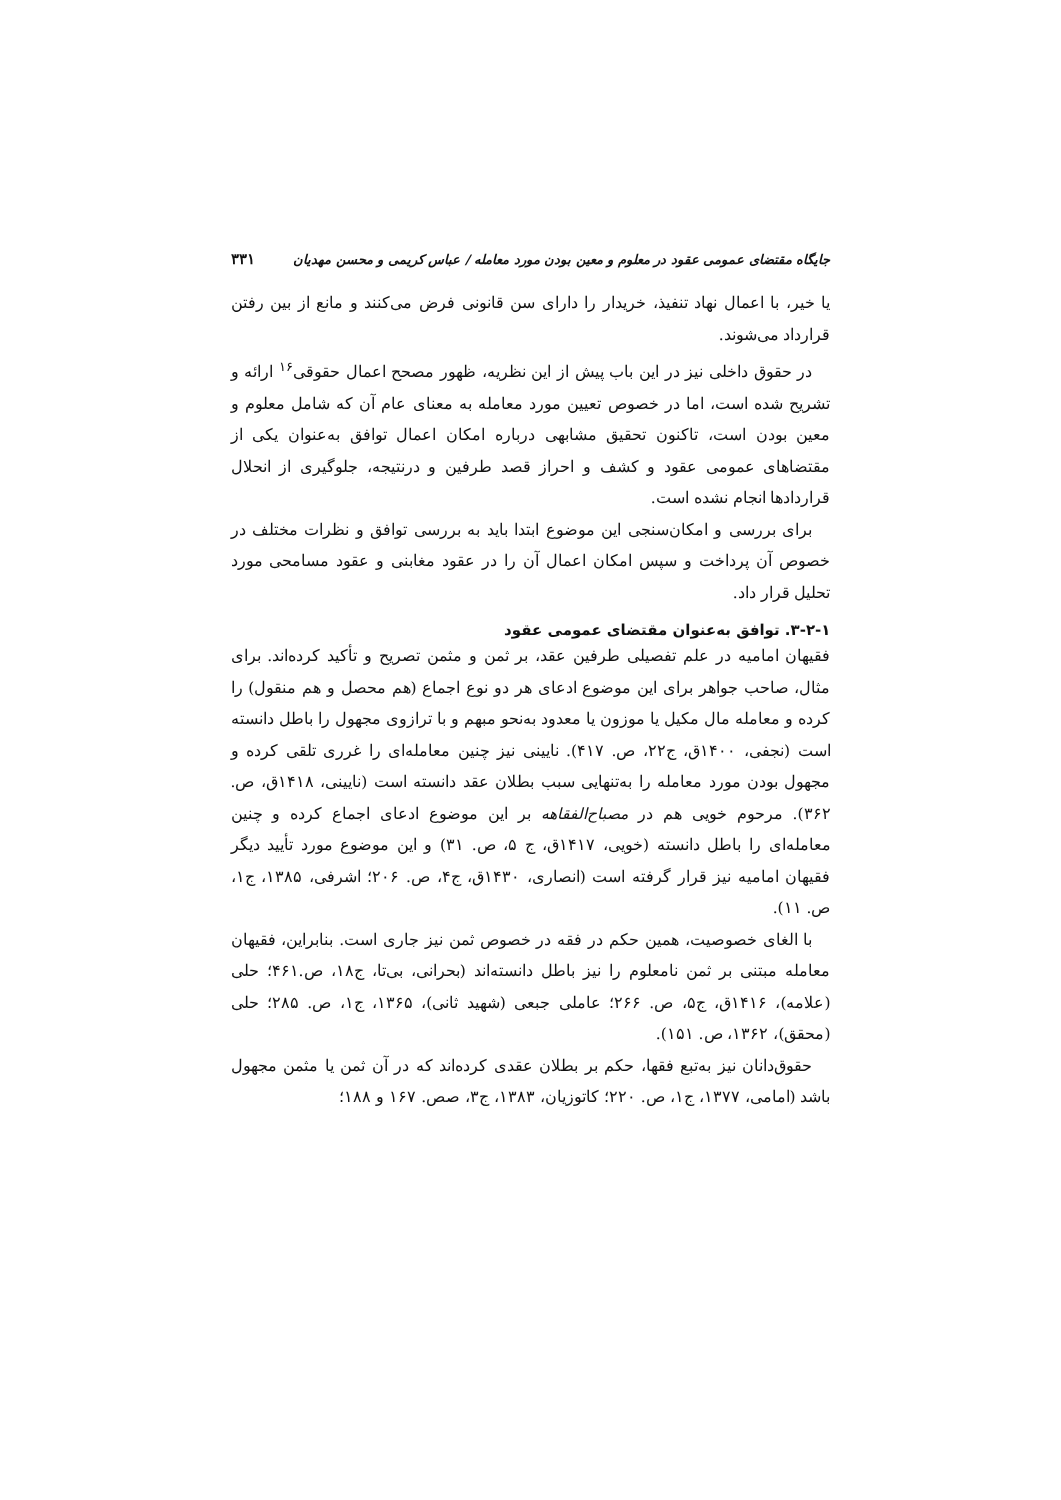جایگاه مقتضای عمومی عقود در معلوم و معین بودن مورد معامله / عباس کریمی و محسن مهدیان ۳۳۱
یا خیر، با اعمال نهاد تنفیذ، خریدار را دارای سن قانونی فرض می‌کنند و مانع از بین رفتن قرارداد می‌شوند.
در حقوق داخلی نیز در این باب پیش از این نظریه، ظهور مصحح اعمال حقوقی<sup>۱۶</sup> ارائه و تشریح شده است، اما در خصوص تعیین مورد معامله به معنای عام آن که شامل معلوم و معین بودن است، تاکنون تحقیق مشابهی درباره امکان اعمال توافق به‌عنوان یکی از مقتضاهای عمومی عقود و کشف و احراز قصد طرفین و درنتیجه، جلوگیری از انحلال قراردادها انجام نشده است.
برای بررسی و امکان‌سنجی این موضوع ابتدا باید به بررسی توافق و نظرات مختلف در خصوص آن پرداخت و سپس امکان اعمال آن را در عقود مغابنی و عقود مسامحی مورد تحلیل قرار داد.
۳-۲-۱. توافق به‌عنوان مقتضای عمومی عقود
فقیهان امامیه در علم تفصیلی طرفین عقد، بر ثمن و مثمن تصریح و تأکید کرده‌اند. برای مثال، صاحب جواهر برای این موضوع ادعای هر دو نوع اجماع (هم محصل و هم منقول) را کرده و معامله مال مکیل یا موزون یا معدود به‌نحو مبهم و با ترازوی مجهول را باطل دانسته است (نجفی، ۱۴۰۰ق، ج۲۲، ص. ۴۱۷). نایینی نیز چنین معامله‌ای را غرری تلقی کرده و مجهول بودن مورد معامله را به‌تنهایی سبب بطلان عقد دانسته است (نایینی، ۱۴۱۸ق، ص. ۳۶۲). مرحوم خویی هم در مصباح‌الفقاهه بر این موضوع ادعای اجماع کرده و چنین معامله‌ای را باطل دانسته (خویی، ۱۴۱۷ق، ج ۵، ص. ۳۱) و این موضوع مورد تأیید دیگر فقیهان امامیه نیز قرار گرفته است (انصاری، ۱۴۳۰ق، ج۴، ص. ۲۰۶؛ اشرفی، ۱۳۸۵، ج۱، ص. ۱۱).
با الغای خصوصیت، همین حکم در فقه در خصوص ثمن نیز جاری است. بنابراین، فقیهان معامله مبتنی بر ثمن نامعلوم را نیز باطل دانسته‌اند (بحرانی، بی‌تا، ج۱۸، ص.۴۶۱؛ حلی (علامه)، ۱۴۱۶ق، ج۵، ص. ۲۶۶؛ عاملی جبعی (شهید ثانی)، ۱۳۶۵، ج۱، ص. ۲۸۵؛ حلی (محقق)، ۱۳۶۲، ص. ۱۵۱).
حقوق‌دانان نیز به‌تبع فقها، حکم بر بطلان عقدی کرده‌اند که در آن ثمن یا مثمن مجهول باشد (امامی، ۱۳۷۷، ج۱، ص. ۲۲۰؛ کاتوزیان، ۱۳۸۳، ج۳، صص. ۱۶۷ و ۱۸۸؛